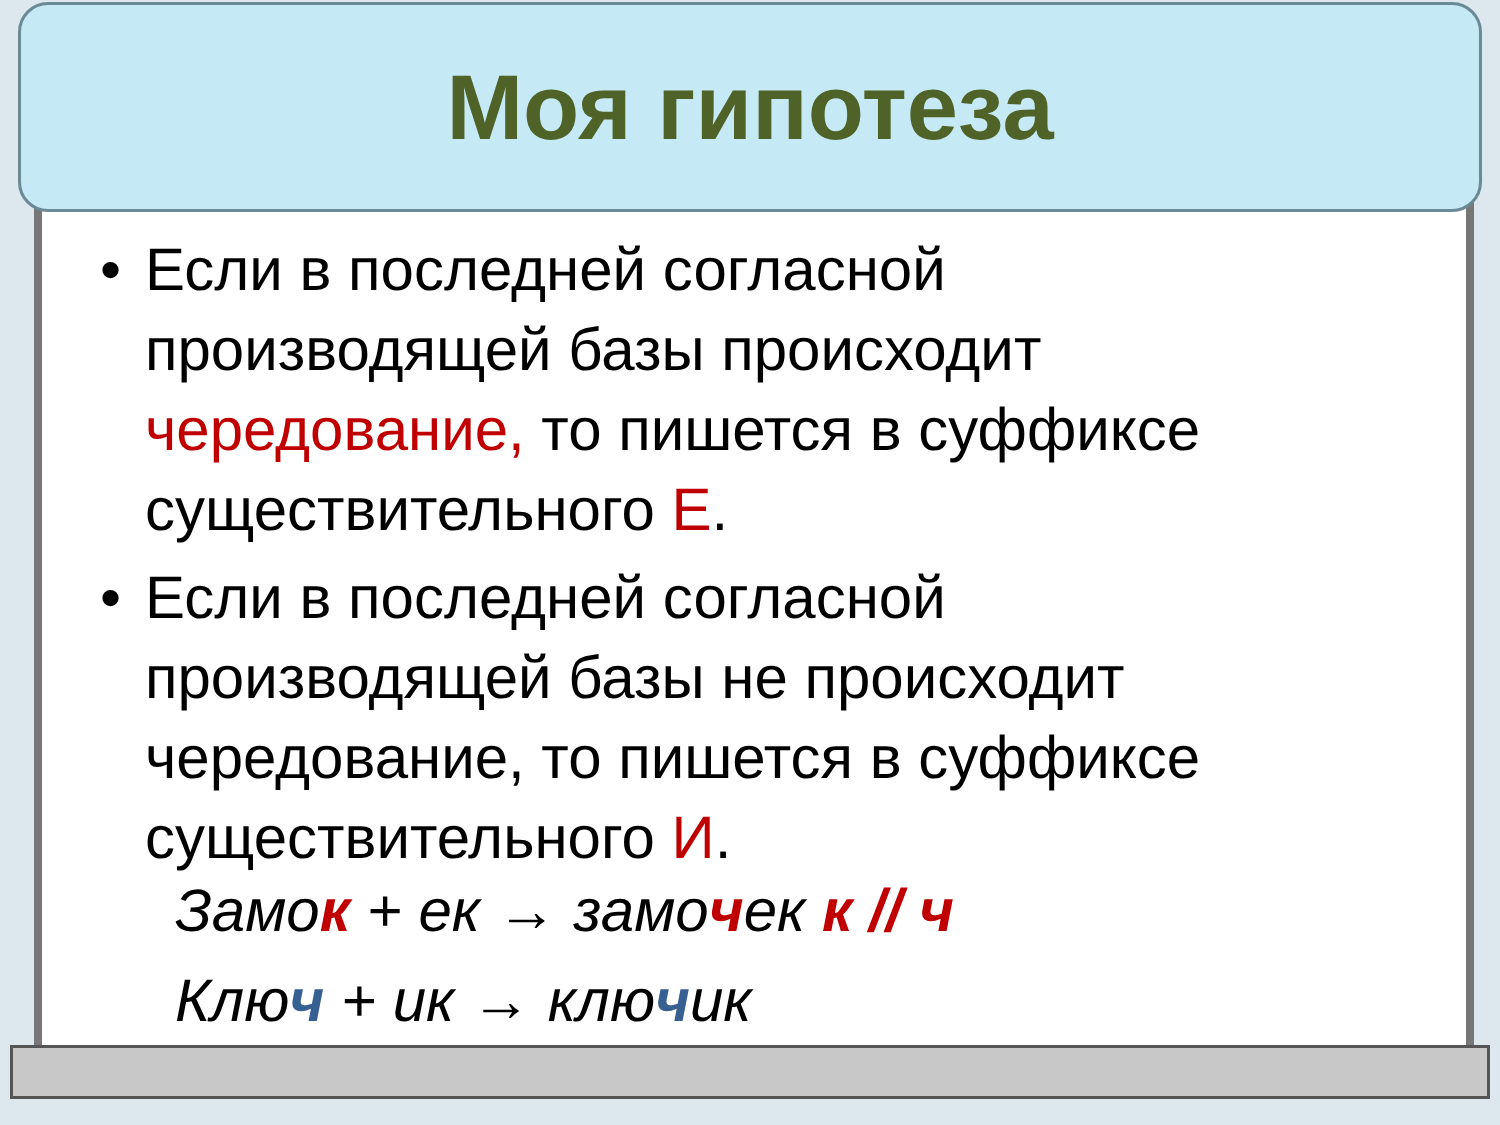Моя гипотеза
• Если в последней согласной производящей базы происходит чередование, то пишется в суффиксе существительного Е.
• Если в последней согласной производящей базы не происходит чередование, то пишется в суффиксе существительного И.
Замок + ек → замочек к // ч
Ключ + ик → ключик